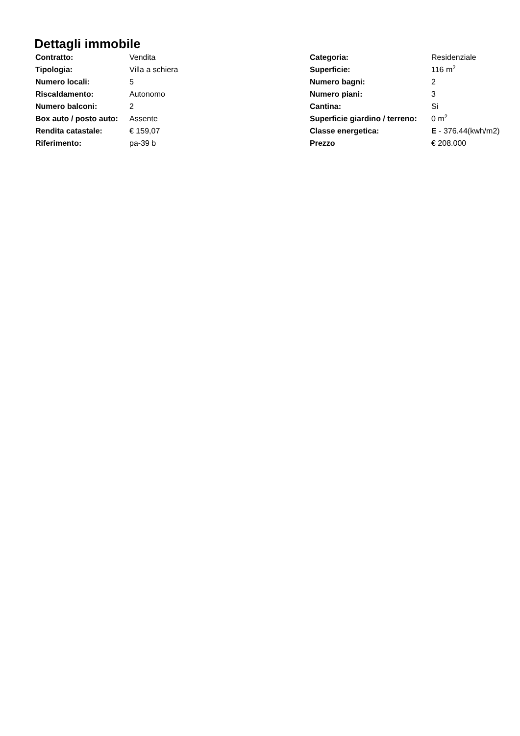Dettagli immobile
| Contratto: | Vendita | Categoria: | Residenziale |
| Tipologia: | Villa a schiera | Superficie: | 116 m<sup>2</sup> |
| Numero locali: | 5 | Numero bagni: | 2 |
| Riscaldamento: | Autonomo | Numero piani: | 3 |
| Numero balconi: | 2 | Cantina: | Si |
| Box auto / posto auto: | Assente | Superficie giardino / terreno: | 0 m<sup>2</sup> |
| Rendita catastale: | € 159,07 | Classe energetica: | E - 376.44(kwh/m2) |
| Riferimento: | pa-39 b | Prezzo | € 208.000 |